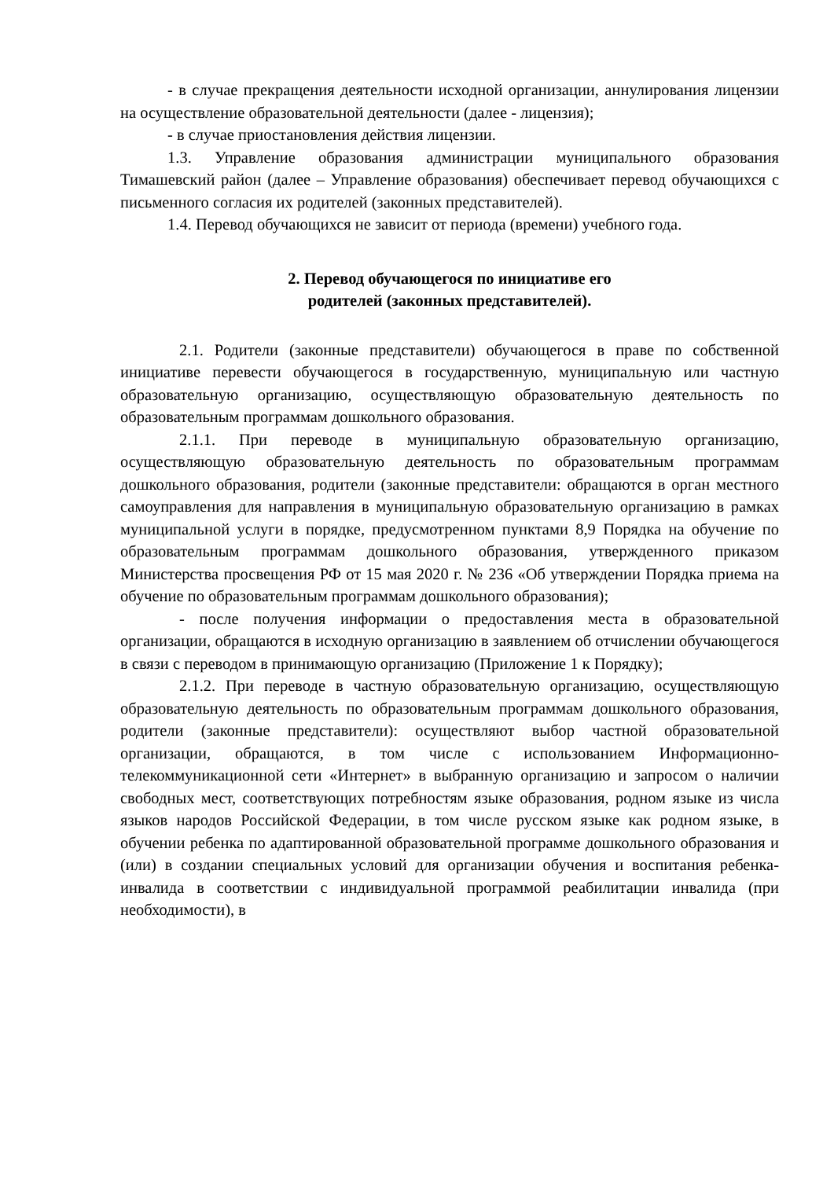- в случае прекращения деятельности исходной организации, аннулирования лицензии на осуществление образовательной деятельности (далее - лицензия);
- в случае приостановления действия лицензии.
1.3. Управление образования администрации муниципального образования Тимашевский район (далее – Управление образования) обеспечивает перевод обучающихся с письменного согласия их родителей (законных представителей).
1.4. Перевод обучающихся не зависит от периода (времени) учебного года.
2. Перевод обучающегося по инициативе его
родителей (законных представителей).
2.1. Родители (законные представители) обучающегося в праве по собственной инициативе перевести обучающегося в государственную, муниципальную или частную образовательную организацию, осуществляющую образовательную деятельность по образовательным программам дошкольного образования.
2.1.1. При переводе в муниципальную образовательную организацию, осуществляющую образовательную деятельность по образовательным программам дошкольного образования, родители (законные представители: обращаются в орган местного самоуправления для направления в муниципальную образовательную организацию в рамках муниципальной услуги в порядке, предусмотренном пунктами 8,9 Порядка на обучение по образовательным программам дошкольного образования, утвержденного приказом Министерства просвещения РФ от 15 мая 2020 г. № 236 «Об утверждении Порядка приема на обучение по образовательным программам дошкольного образования);
- после получения информации о предоставления места в образовательной организации, обращаются в исходную организацию в заявлением об отчислении обучающегося в связи с переводом в принимающую организацию (Приложение 1 к Порядку);
2.1.2. При переводе в частную образовательную организацию, осуществляющую образовательную деятельность по образовательным программам дошкольного образования, родители (законные представители): осуществляют выбор частной образовательной организации, обращаются, в том числе с использованием Информационно-телекоммуникационной сети «Интернет» в выбранную организацию и запросом о наличии свободных мест, соответствующих потребностям языке образования, родном языке из числа языков народов Российской Федерации, в том числе русском языке как родном языке, в обучении ребенка по адаптированной образовательной программе дошкольного образования и (или) в создании специальных условий для организации обучения и воспитания ребенка-инвалида в соответствии с индивидуальной программой реабилитации инвалида (при необходимости), в